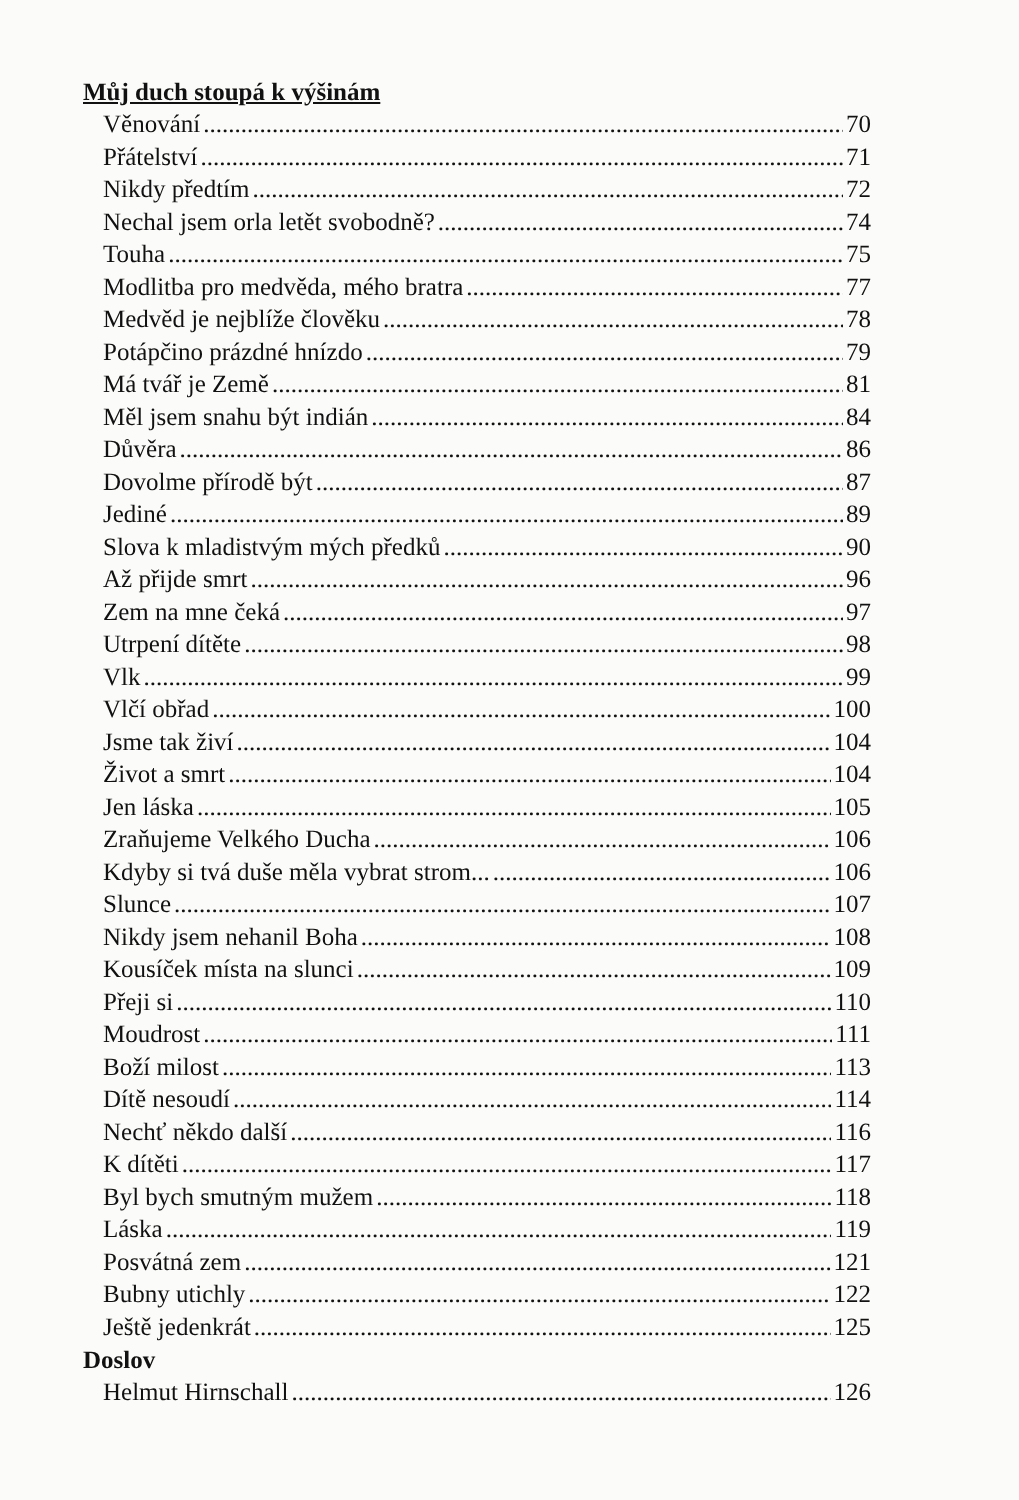Můj duch stoupá k výšinám
Věnování 70
Přátelství 71
Nikdy předtím 72
Nechal jsem orla letět svobodně? 74
Touha 75
Modlitba pro medvěda, mého bratra 77
Medvěd je nejblíže člověku 78
Potápčino prázdné hnízdo 79
Má tvář je Země 81
Měl jsem snahu být indián 84
Důvěra 86
Dovolme přírodě být 87
Jediné 89
Slova k mladistvým mých předků 90
Až přijde smrt 96
Zem na mne čeká 97
Utrpení dítěte 98
Vlk 99
Vlčí obřad 100
Jsme tak živí 104
Život a smrt 104
Jen láska 105
Zraňujeme Velkého Ducha 106
Kdyby si tvá duše měla vybrat strom... 106
Slunce 107
Nikdy jsem nehanil Boha 108
Kousíček místa na slunci 109
Přeji si 110
Moudrost 111
Boží milost 113
Dítě nesoudí 114
Nechť někdo další 116
K dítěti 117
Byl bych smutným mužem 118
Láska 119
Posvátná zem 121
Bubny utichly 122
Ještě jedenkrát 125
Doslov
Helmut Hirnschall 126